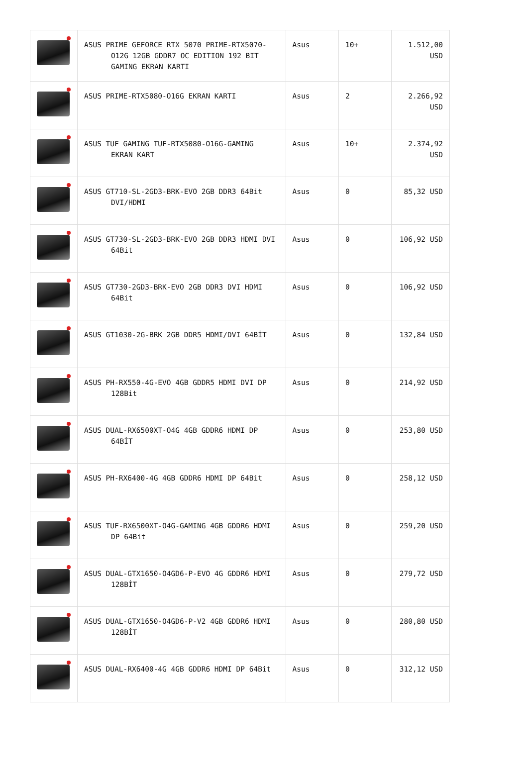| | ASUS PRIME GEFORCE RTX 5070 PRIME-RTX5070-O12G 12GB GDDR7 OC EDITION 192 BIT GAMING EKRAN KARTI | Asus | 10+ | 1.512,00 USD |
| | ASUS PRIME-RTX5080-O16G EKRAN KARTI | Asus | 2 | 2.266,92 USD |
| | ASUS TUF GAMING TUF-RTX5080-O16G-GAMING EKRAN KART | Asus | 10+ | 2.374,92 USD |
| | ASUS GT710-SL-2GD3-BRK-EVO 2GB DDR3 64Bit DVI/HDMI | Asus | 0 | 85,32 USD |
| | ASUS GT730-SL-2GD3-BRK-EVO 2GB DDR3 HDMI DVI 64Bit | Asus | 0 | 106,92 USD |
| | ASUS GT730-2GD3-BRK-EVO 2GB DDR3 DVI HDMI 64Bit | Asus | 0 | 106,92 USD |
| | ASUS GT1030-2G-BRK 2GB DDR5 HDMI/DVI 64BİT | Asus | 0 | 132,84 USD |
| | ASUS PH-RX550-4G-EVO 4GB GDDR5 HDMI DVI DP 128Bit | Asus | 0 | 214,92 USD |
| | ASUS DUAL-RX6500XT-O4G 4GB GDDR6 HDMI DP 64BİT | Asus | 0 | 253,80 USD |
| | ASUS PH-RX6400-4G 4GB GDDR6 HDMI DP 64Bit | Asus | 0 | 258,12 USD |
| | ASUS TUF-RX6500XT-O4G-GAMING 4GB GDDR6 HDMI DP 64Bit | Asus | 0 | 259,20 USD |
| | ASUS DUAL-GTX1650-O4GD6-P-EVO 4G GDDR6 HDMI 128BİT | Asus | 0 | 279,72 USD |
| | ASUS DUAL-GTX1650-O4GD6-P-V2 4GB GDDR6 HDMI 128BİT | Asus | 0 | 280,80 USD |
| | ASUS DUAL-RX6400-4G 4GB GDDR6 HDMI DP 64Bit | Asus | 0 | 312,12 USD |